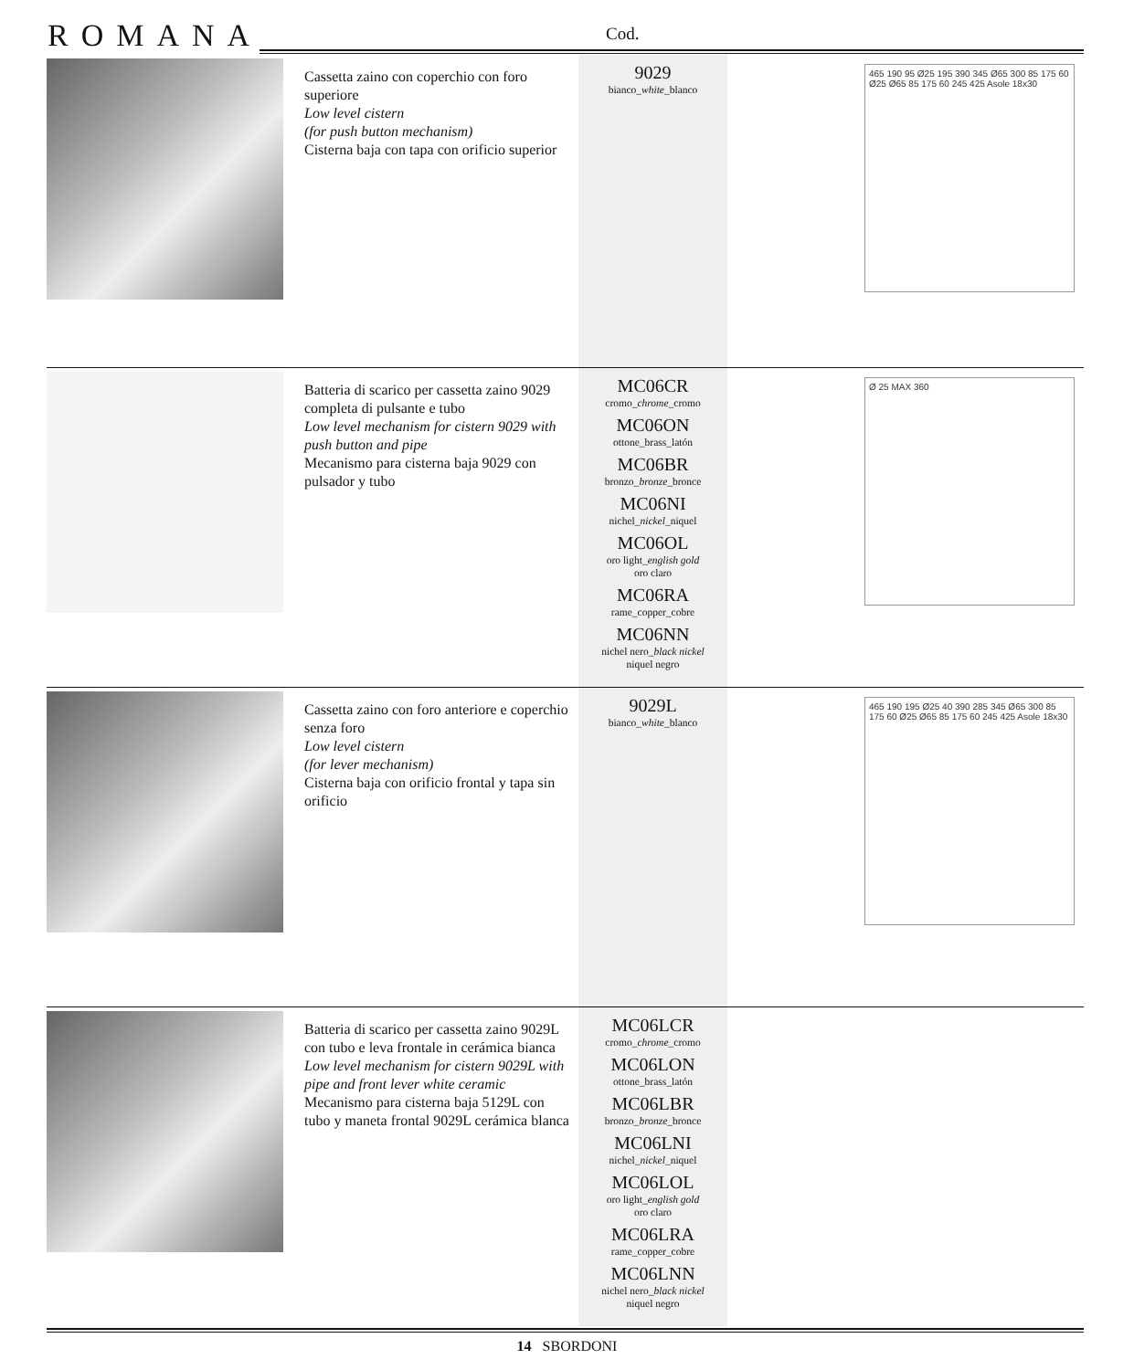ROMANA Cod.
| | Cassetta zaino con coperchio con foro superiore Low level cistern (for push button mechanism) Cisterna baja con tapa con orificio superior | 9029 bianco_ white _blanco | 465 190 95 Ø25 195 390 345 Ø65 300 85 175 60 Ø25 Ø65 85 175 60 245 425 Asole 18x30 |
| | Batteria di scarico per cassetta zaino 9029 completa di pulsante e tubo Low level mechanism for cistern 9029 with push button and pipe Mecanismo para cisterna baja 9029 con pulsador y tubo | MC06CR cromo_ chrome _cromo MC06ON ottone_brass_latón MC06BR bronzo_ bronze _bronce MC06NI nichel_ nickel _niquel MC06OL oro light_ english gold oro claro MC06RA rame_copper_cobre MC06NN nichel nero_ black nickel niquel negro | Ø 25 MAX 360 |
| | Cassetta zaino con foro anteriore e coperchio senza foro Low level cistern (for lever mechanism) Cisterna baja con orificio frontal y tapa sin orificio | 9029L bianco_ white _blanco | 465 190 195 Ø25 40 390 285 345 Ø65 300 85 175 60 Ø25 Ø65 85 175 60 245 425 Asole 18x30 |
| | Batteria di scarico per cassetta zaino 9029L con tubo e leva frontale in cerámica bianca Low level mechanism for cistern 9029L with pipe and front lever white ceramic Mecanismo para cisterna baja 5129L con tubo y maneta frontal 9029L cerámica blanca | MC06LCR cromo_ chrome _cromo MC06LON ottone_brass_latón MC06LBR bronzo_ bronze _bronce MC06LNI nichel_ nickel _niquel MC06LOL oro light_ english gold oro claro MC06LRA rame_copper_cobre MC06LNN nichel nero_ black nickel niquel negro | |
14 SBORDONI